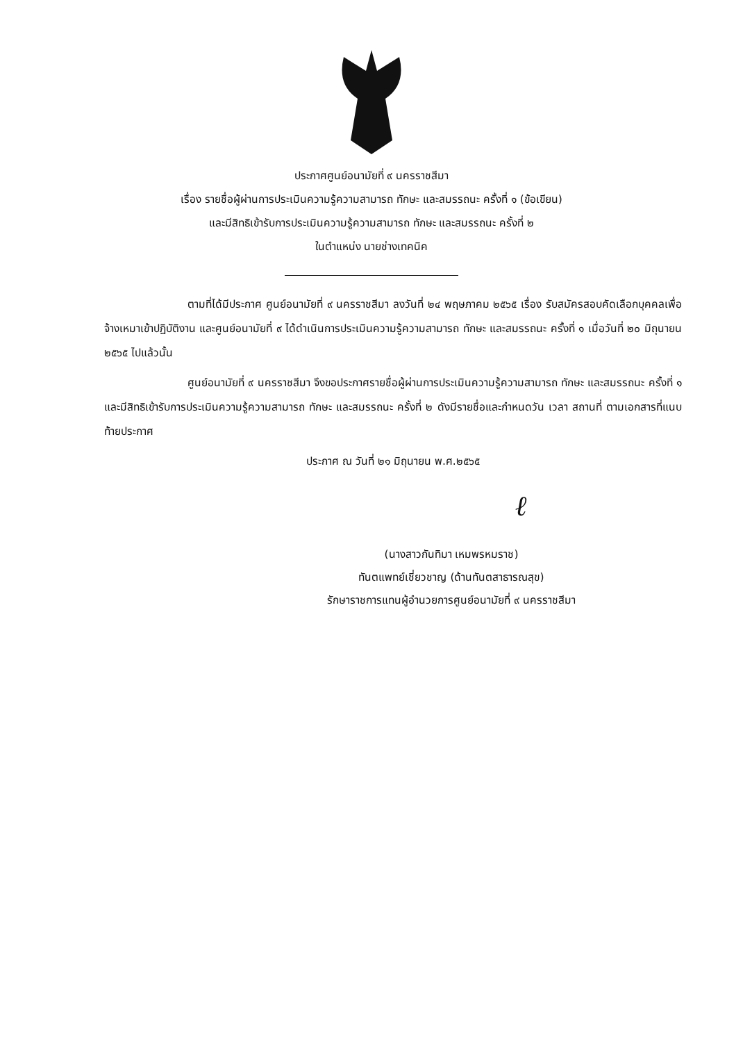ประกาศศูนย์อนามัยที่ ๙ นครราชสีมา
เรื่อง รายชื่อผู้ผ่านการประเมินความรู้ความสามารถ ทักษะ และสมรรถนะ ครั้งที่ ๑ (ข้อเขียน)
และมีสิทธิเข้ารับการประเมินความรู้ความสามารถ ทักษะ และสมรรถนะ ครั้งที่ ๒
ในตำแหน่ง นายช่างเทคนิค
ตามที่ได้มีประกาศ ศูนย์อนามัยที่ ๙ นครราชสีมา ลงวันที่ ๒๔ พฤษภาคม ๒๕๖๕ เรื่อง รับสมัครสอบคัดเลือกบุคคลเพื่อจ้างเหมาเข้าปฏิบัติงาน และศูนย์อนามัยที่ ๙ ได้ดำเนินการประเมินความรู้ความสามารถ ทักษะ และสมรรถนะ ครั้งที่ ๑ เมื่อวันที่ ๒๐ มิถุนายน ๒๕๖๕ ไปแล้วนั้น
ศูนย์อนามัยที่ ๙ นครราชสีมา จึงขอประกาศรายชื่อผู้ผ่านการประเมินความรู้ความสามารถ ทักษะ และสมรรถนะ ครั้งที่ ๑ และมีสิทธิเข้ารับการประเมินความรู้ความสามารถ ทักษะ และสมรรถนะ ครั้งที่ ๒ ดังมีรายชื่อและกำหนดวัน เวลา สถานที่ ตามเอกสารที่แนบท้ายประกาศ
ประกาศ ณ วันที่ ๒๑ มิถุนายน พ.ศ.๒๕๖๕
ℓ
(นางสาวกันทิมา เหมพรหมราช)
ทันตแพทย์เชี่ยวชาญ (ด้านทันตสาธารณสุข)
รักษาราชการแทนผู้อำนวยการศูนย์อนามัยที่ ๙ นครราชสีมา